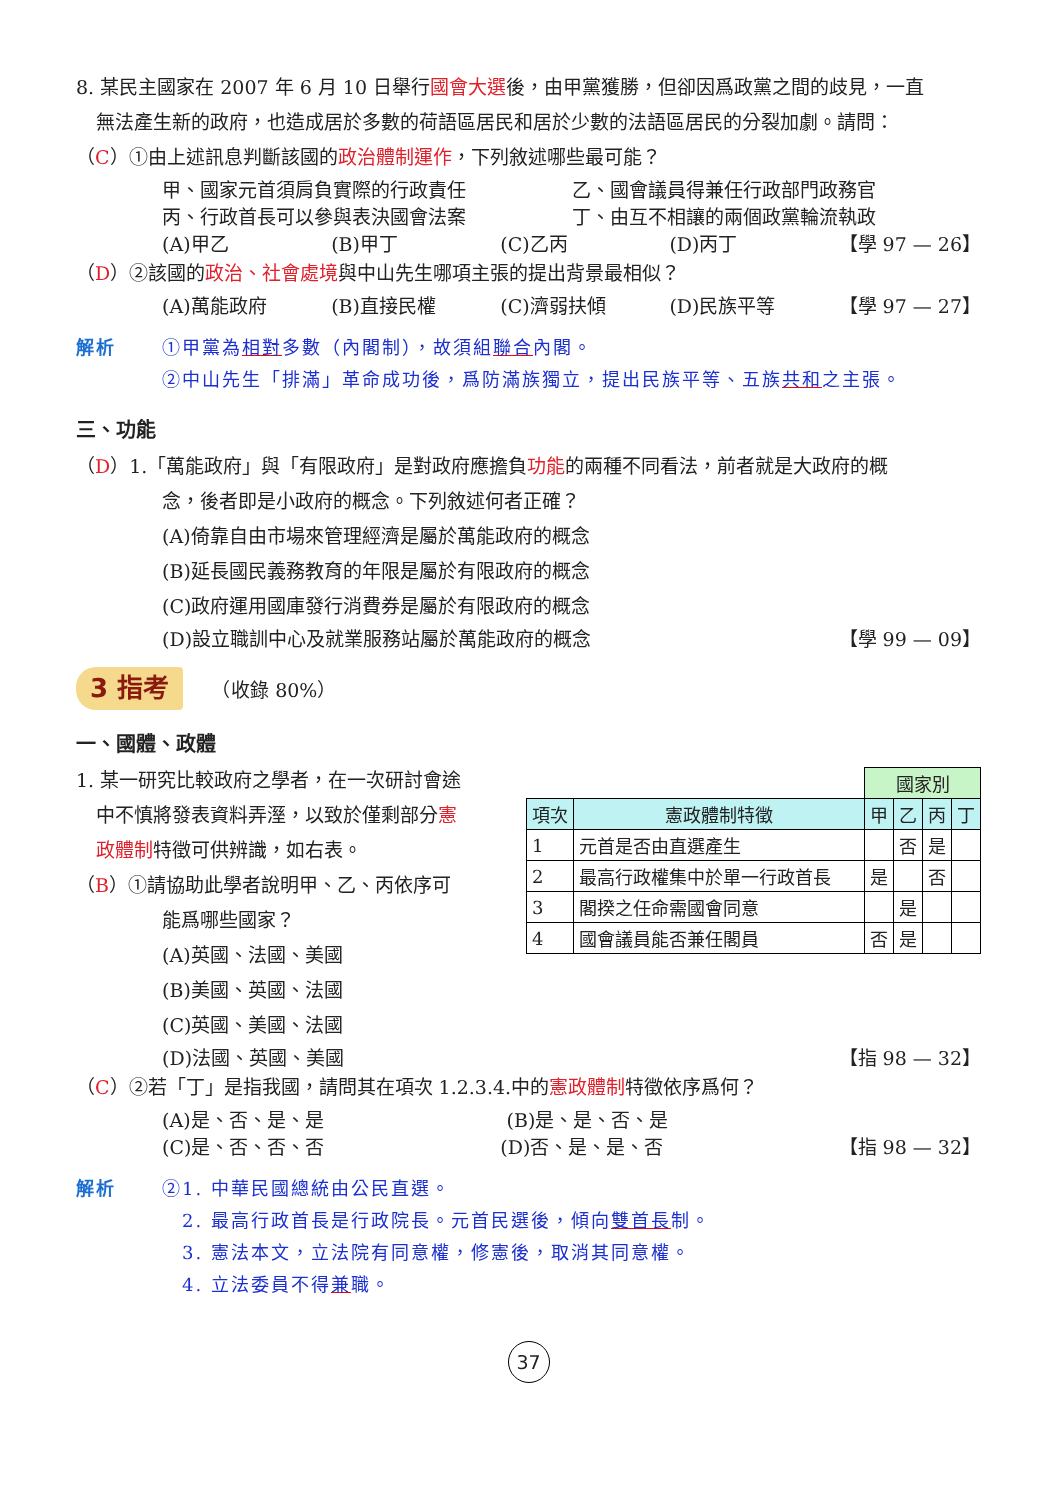8. 某民主國家在 2007 年 6 月 10 日舉行國會大選後，由甲黨獲勝，但卻因爲政黨之間的歧見，一直
無法產生新的政府，也造成居於多數的荷語區居民和居於少數的法語區居民的分裂加劇。請問：
（C）①由上述訊息判斷該國的政治體制運作，下列敘述哪些最可能？
甲、國家元首須肩負實際的行政責任 乙、國會議員得兼任行政部門政務官
丙、行政首長可以參與表決國會法案 丁、由互不相讓的兩個政黨輪流執政
(A)甲乙 (B)甲丁 (C)乙丙 (D)丙丁 【學 97 — 26】
（D）②該國的政治、社會處境與中山先生哪項主張的提出背景最相似？
(A)萬能政府 (B)直接民權 (C)濟弱扶傾 (D)民族平等 【學 97 — 27】
解析 ①甲黨為相對多數（內閣制），故須組聯合內閣。
②中山先生「排滿」革命成功後，爲防滿族獨立，提出民族平等、五族共和之主張。
三、功能
（D）1.「萬能政府」與「有限政府」是對政府應擔負功能的兩種不同看法，前者就是大政府的概
念，後者即是小政府的概念。下列敘述何者正確？
(A)倚靠自由市場來管理經濟是屬於萬能政府的概念
(B)延長國民義務教育的年限是屬於有限政府的概念
(C)政府運用國庫發行消費券是屬於有限政府的概念
(D)設立職訓中心及就業服務站屬於萬能政府的概念 【學 99 — 09】
3 指考　　（收錄 80%）
一、國體、政體
1. 某一研究比較政府之學者，在一次研討會途
中不慎將發表資料弄溼，以致於僅剩部分憲
政體制特徵可供辨識，如右表。
（B）①請協助此學者說明甲、乙、丙依序可
能爲哪些國家？
(A)英國、法國、美國
(B)美國、英國、法國
(C)英國、美國、法國
| | | 國家別 | | | |
| 項次 | 憲政體制特徵 | 甲 | 乙 | 丙 | 丁 |
| 1 | 元首是否由直選產生 | | 否 | 是 | |
| 2 | 最高行政權集中於單一行政首長 | 是 | | 否 | |
| 3 | 閣揆之任命需國會同意 | | 是 | | |
| 4 | 國會議員能否兼任閣員 | 否 | 是 | | |
(D)法國、英國、美國 【指 98 — 32】
（C）②若「丁」是指我國，請問其在項次 1.2.3.4.中的憲政體制特徵依序爲何？
(A)是、否、是、是 (B)是、是、否、是
(C)是、否、否、否 (D)否、是、是、否 【指 98 — 32】
解析 ②1. 中華民國總統由公民直選。
2. 最高行政首長是行政院長。元首民選後，傾向雙首長制。
3. 憲法本文，立法院有同意權，修憲後，取消其同意權。
4. 立法委員不得兼職。
37